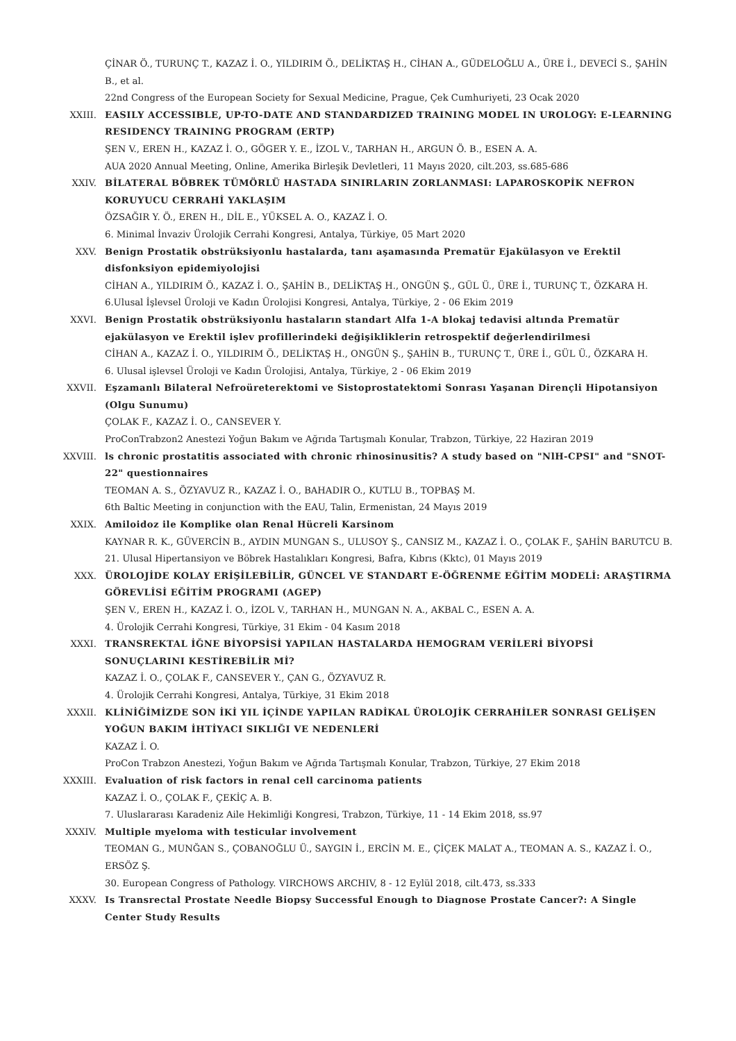ÇİNAR Ö., TURUNÇ T., KAZAZ İ. O., YILDIRIM Ö., DELİKTAŞ H., CİHAN A., GÜDELOĞLU A., ÜRE İ., DEVECİ S., ŞAHİN B., et al.
22nd Congress of the European Society for Sexual Medicine, Prague, Çek Cumhuriyeti, 23 Ocak 2020
XXIII. EASILY ACCESSIBLE, UP-TO-DATE AND STANDARDIZED TRAINING MODEL IN UROLOGY: E-LEARNING RESIDENCY TRAINING PROGRAM (ERTP)
ŞEN V., EREN H., KAZAZ İ. O., GÖGER Y. E., İZOL V., TARHAN H., ARGUN Ö. B., ESEN A. A.
AUA 2020 Annual Meeting, Online, Amerika Birleşik Devletleri, 11 Mayıs 2020, cilt.203, ss.685-686
XXIV. BİLATERAL BÖBREK TÜMÖRLÜ HASTADA SINIRLARIN ZORLANMASI: LAPAROSKOPİK NEFRON KORUYUCU CERRAHİ YAKLAŞIM
ÖZSAĞIR Y. Ö., EREN H., DİL E., YÜKSEL A. O., KAZAZ İ. O.
6. Minimal İnvaziv Ürolojik Cerrahi Kongresi, Antalya, Türkiye, 05 Mart 2020
XXV. Benign Prostatik obstrüksiyonlu hastalarda, tanı aşamasında Prematür Ejakülasyon ve Erektil disfonksiyon epidemiyolojisi
CİHAN A., YILDIRIM Ö., KAZAZ İ. O., ŞAHİN B., DELİKTAŞ H., ONGÜN Ş., GÜL Ü., ÜRE İ., TURUNÇ T., ÖZKARA H.
6.Ulusal İşlevsel Üroloji ve Kadın Ürolojisi Kongresi, Antalya, Türkiye, 2 - 06 Ekim 2019
XXVI. Benign Prostatik obstrüksiyonlu hastaların standart Alfa 1-A blokaj tedavisi altında Prematür ejakülasyon ve Erektil işlev profillerindeki değişikliklerin retrospektif değerlendirilmesi
CİHAN A., KAZAZ İ. O., YILDIRIM Ö., DELİKTAŞ H., ONGÜN Ş., ŞAHİN B., TURUNÇ T., ÜRE İ., GÜL Ü., ÖZKARA H.
6. Ulusal işlevsel Üroloji ve Kadın Ürolojisi, Antalya, Türkiye, 2 - 06 Ekim 2019
XXVII. Eşzamanlı Bilateral Nefroüreterektomi ve Sistoprostatektomi Sonrası Yaşanan Dirençli Hipotansiyon (Olgu Sunumu)
ÇOLAK F., KAZAZ İ. O., CANSEVER Y.
ProConTrabzon2 Anestezi Yoğun Bakım ve Ağrıda Tartışmalı Konular, Trabzon, Türkiye, 22 Haziran 2019
XXVIII. ls chronic prostatitis associated with chronic rhinosinusitis? A study based on "NlH-CPSI" and "SNOT-22" questionnaires
TEOMAN A. S., ÖZYAVUZ R., KAZAZ İ. O., BAHADIR O., KUTLU B., TOPBAŞ M.
6th Baltic Meeting in conjunction with the EAU, Talin, Ermenistan, 24 Mayıs 2019
XXIX. Amiloidoz ile Komplike olan Renal Hücreli Karsinom
KAYNAR R. K., GÜVERCİN B., AYDIN MUNGAN S., ULUSOY Ş., CANSIZ M., KAZAZ İ. O., ÇOLAK F., ŞAHİN BARUTCU B.
21. Ulusal Hipertansiyon ve Böbrek Hastalıkları Kongresi, Bafra, Kıbrıs (Kktc), 01 Mayıs 2019
XXX. ÜROLOJİDE KOLAY ERİŞİLEBİLİR, GÜNCEL VE STANDART E-ÖĞRENME EĞİTİM MODELİ: ARAŞTIRMA GÖREVLİSİ EĞİTİM PROGRAMI (AGEP)
ŞEN V., EREN H., KAZAZ İ. O., İZOL V., TARHAN H., MUNGAN N. A., AKBAL C., ESEN A. A.
4. Ürolojik Cerrahi Kongresi, Türkiye, 31 Ekim - 04 Kasım 2018
XXXI. TRANSREKTAL İĞNE BİYOPSİSİ YAPILAN HASTALARDA HEMOGRAM VERİLERİ BİYOPSİ SONUÇLARINI KESTİREBİLİR Mİ?
KAZAZ İ. O., ÇOLAK F., CANSEVER Y., ÇAN G., ÖZYAVUZ R.
4. Ürolojik Cerrahi Kongresi, Antalya, Türkiye, 31 Ekim 2018
XXXII. KLİNİĞİMİZDE SON İKİ YIL İÇİNDE YAPILAN RADİKAL ÜROLOJİK CERRAHİLER SONRASI GELİŞEN YOĞUN BAKIM İHTİYACI SIKLIĞI VE NEDENLERİ
KAZAZ İ. O.
ProCon Trabzon Anestezi, Yoğun Bakım ve Ağrıda Tartışmalı Konular, Trabzon, Türkiye, 27 Ekim 2018
XXXIII. Evaluation of risk factors in renal cell carcinoma patients
KAZAZ İ. O., ÇOLAK F., ÇEKİÇ A. B.
7. Uluslararası Karadeniz Aile Hekimliği Kongresi, Trabzon, Türkiye, 11 - 14 Ekim 2018, ss.97
XXXIV. Multiple myeloma with testicular involvement
TEOMAN G., MUNĞAN S., ÇOBANOĞLU Ü., SAYGIN İ., ERCİN M. E., ÇİÇEK MALAT A., TEOMAN A. S., KAZAZ İ. O., ERSÖZ Ş.
30. European Congress of Pathology. VIRCHOWS ARCHIV, 8 - 12 Eylül 2018, cilt.473, ss.333
XXXV. Is Transrectal Prostate Needle Biopsy Successful Enough to Diagnose Prostate Cancer?: A Single Center Study Results